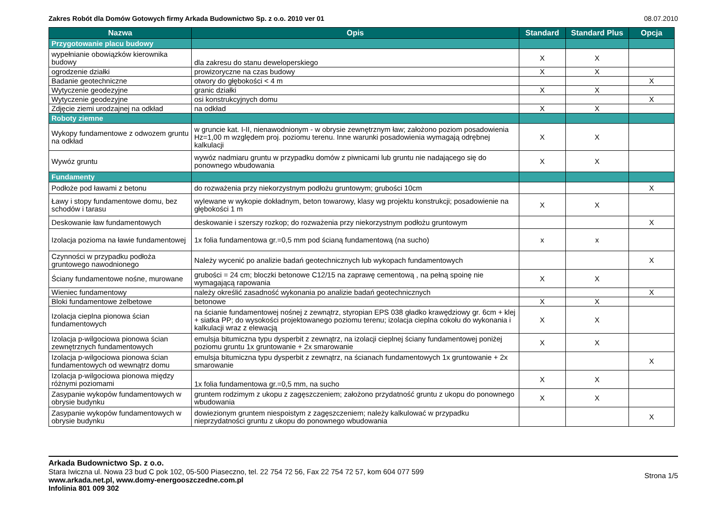Zakres Robót dla Domów Gotowych firmy Arkada Budownictwo Sp. z o.o. 2010 ver 01 08.07.2010
| Nazwa | Opis | Standard | Standard Plus | Opcja |
| --- | --- | --- | --- | --- |
| Przygotowanie placu budowy | | | | |
| wypełnianie obowiązków kierownika budowy | dla zakresu do stanu deweloperskiego | X | X | |
| ogrodzenie działki | prowizoryczne na czas budowy | X | X | |
| Badanie geotechniczne | otwory do głębokości < 4 m | | | X |
| Wytyczenie geodezyjne | granic działki | X | X | |
| Wytyczenie geodezyjne | osi konstrukcyjnych domu | | | X |
| Zdjęcie ziemi urodzajnej na odkład | na odkład | X | X | |
| Roboty ziemne | | | | |
| Wykopy fundamentowe z odwozem gruntu na odkład | w gruncie kat. I-II, nienawodnionym - w obrysie zewnętrznym ław; założono poziom posadowienia Hz=1,00 m względem proj. poziomu terenu. Inne warunki posadowienia wymagają odrębnej kalkulacji | X | X | |
| Wywóz gruntu | wywóz nadmiaru gruntu w przypadku domów z piwnicami lub gruntu nie nadającego się do ponownego wbudowania | X | X | |
| Fundamenty | | | | |
| Podłoże pod ławami z betonu | do rozważenia przy niekorzystnym podłożu gruntowym; grubości 10cm | | | X |
| Ławy i stopy fundamentowe domu, bez schodów i tarasu | wylewane w wykopie dokładnym, beton towarowy, klasy wg projektu konstrukcji; posadowienie na głębokości 1 m | X | X | |
| Deskowanie ław fundamentowych | deskowanie i szerszy rozkop; do rozważenia przy niekorzystnym podłożu gruntowym | | | X |
| Izolacja pozioma na ławie fundamentowej | 1x folia fundamentowa gr.=0,5 mm pod ścianą fundamentową (na sucho) | x | x | |
| Czynności w przypadku podłoża gruntowego nawodnionego | Należy wycenić po analizie badań geotechnicznych lub wykopach fundamentowych | | | X |
| Ściany fundamentowe nośne, murowane | grubości = 24 cm; bloczki betonowe C12/15 na zaprawę cementową , na pełną spoinę nie wymagającą rapowania | X | X | |
| Wieniec fundamentowy | należy określić zasadność wykonania po analizie badań geotechnicznych | | | X |
| Bloki fundamentowe żelbetowe | betonowe | X | X | |
| Izolacja cieplna pionowa ścian fundamentowych | na ścianie fundamentowej nośnej z zewnątrz, styropian EPS 038 gładko krawędziowy gr. 6cm + klej + siatka PP; do wysokości projektowanego poziomu terenu; izolacja cieplna cokołu do wykonania i kalkulacji wraz z elewacją | X | X | |
| Izolacja p-wilgociowa pionowa ścian zewnętrznych fundamentowych | emulsja bitumiczna typu dysperbit z zewnątrz, na izolacji cieplnej ściany fundamentowej poniżej poziomu gruntu 1x gruntowanie + 2x smarowanie | X | X | |
| Izolacja p-wilgociowa pionowa ścian fundamentowych od wewnątrz domu | emulsja bitumiczna typu dysperbit z zewnątrz, na ścianach fundamentowych 1x gruntowanie + 2x smarowanie | | | X |
| Izolacja p-wilgociowa pionowa między różnymi poziomami | 1x folia fundamentowa gr.=0,5 mm, na sucho | X | X | |
| Zasypanie wykopów fundamentowych w obrysie budynku | gruntem rodzimym z ukopu z zagęszczeniem; założono przydatność gruntu z ukopu do ponownego wbudowania | X | X | |
| Zasypanie wykopów fundamentowych w obrysie budynku | dowiezionym gruntem niespoistym z zagęszczeniem; należy kalkulować w przypadku nieprzydatności gruntu z ukopu do ponownego wbudowania | | | X |
Arkada Budownictwo Sp. z o.o.
Stara Iwiczna ul. Nowa 23 bud C pok 102, 05-500 Piaseczno, tel. 22 754 72 56, Fax 22 754 72 57, kom 604 077 599
www.arkada.net.pl, www.domy-energooszczedne.com.pl
Infolinia 801 009 302
Strona 1/5